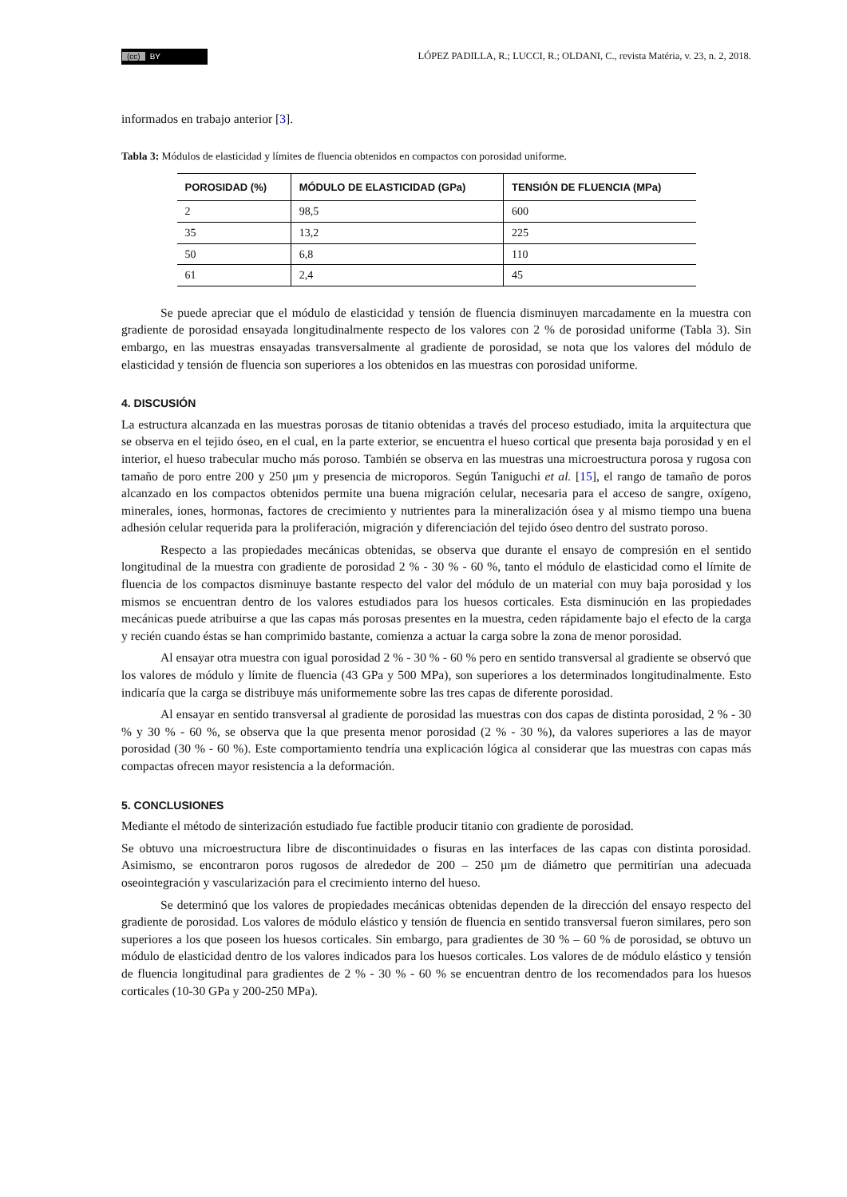(cc) BY
LÓPEZ PADILLA, R.; LUCCI, R.; OLDANI, C., revista Matéria, v. 23, n. 2, 2018.
informados en trabajo anterior [3].
Tabla 3: Módulos de elasticidad y límites de fluencia obtenidos en compactos con porosidad uniforme.
| POROSIDAD (%) | MÓDULO DE ELASTICIDAD (GPa) | TENSIÓN DE FLUENCIA (MPa) |
| --- | --- | --- |
| 2 | 98,5 | 600 |
| 35 | 13,2 | 225 |
| 50 | 6,8 | 110 |
| 61 | 2,4 | 45 |
Se puede apreciar que el módulo de elasticidad y tensión de fluencia disminuyen marcadamente en la muestra con gradiente de porosidad ensayada longitudinalmente respecto de los valores con 2 % de porosidad uniforme (Tabla 3). Sin embargo, en las muestras ensayadas transversalmente al gradiente de porosidad, se nota que los valores del módulo de elasticidad y tensión de fluencia son superiores a los obtenidos en las muestras con porosidad uniforme.
4. DISCUSIÓN
La estructura alcanzada en las muestras porosas de titanio obtenidas a través del proceso estudiado, imita la arquitectura que se observa en el tejido óseo, en el cual, en la parte exterior, se encuentra el hueso cortical que presenta baja porosidad y en el interior, el hueso trabecular mucho más poroso. También se observa en las muestras una microestructura porosa y rugosa con tamaño de poro entre 200 y 250 μm y presencia de microporos. Según Taniguchi et al. [15], el rango de tamaño de poros alcanzado en los compactos obtenidos permite una buena migración celular, necesaria para el acceso de sangre, oxígeno, minerales, iones, hormonas, factores de crecimiento y nutrientes para la mineralización ósea y al mismo tiempo una buena adhesión celular requerida para la proliferación, migración y diferenciación del tejido óseo dentro del sustrato poroso.
Respecto a las propiedades mecánicas obtenidas, se observa que durante el ensayo de compresión en el sentido longitudinal de la muestra con gradiente de porosidad 2 % - 30 % - 60 %, tanto el módulo de elasticidad como el límite de fluencia de los compactos disminuye bastante respecto del valor del módulo de un material con muy baja porosidad y los mismos se encuentran dentro de los valores estudiados para los huesos corticales. Esta disminución en las propiedades mecánicas puede atribuirse a que las capas más porosas presentes en la muestra, ceden rápidamente bajo el efecto de la carga y recién cuando éstas se han comprimido bastante, comienza a actuar la carga sobre la zona de menor porosidad.
Al ensayar otra muestra con igual porosidad 2 % - 30 % - 60 % pero en sentido transversal al gradiente se observó que los valores de módulo y límite de fluencia (43 GPa y 500 MPa), son superiores a los determinados longitudinalmente. Esto indicaría que la carga se distribuye más uniformemente sobre las tres capas de diferente porosidad.
Al ensayar en sentido transversal al gradiente de porosidad las muestras con dos capas de distinta porosidad, 2 % - 30 % y 30 % - 60 %, se observa que la que presenta menor porosidad (2 % - 30 %), da valores superiores a las de mayor porosidad (30 % - 60 %). Este comportamiento tendría una explicación lógica al considerar que las muestras con capas más compactas ofrecen mayor resistencia a la deformación.
5. CONCLUSIONES
Mediante el método de sinterización estudiado fue factible producir titanio con gradiente de porosidad.
Se obtuvo una microestructura libre de discontinuidades o fisuras en las interfaces de las capas con distinta porosidad. Asimismo, se encontraron poros rugosos de alrededor de 200 – 250 µm de diámetro que permitirían una adecuada oseointegración y vascularización para el crecimiento interno del hueso.
Se determinó que los valores de propiedades mecánicas obtenidas dependen de la dirección del ensayo respecto del gradiente de porosidad. Los valores de módulo elástico y tensión de fluencia en sentido transversal fueron similares, pero son superiores a los que poseen los huesos corticales. Sin embargo, para gradientes de 30 % – 60 % de porosidad, se obtuvo un módulo de elasticidad dentro de los valores indicados para los huesos corticales. Los valores de de módulo elástico y tensión de fluencia longitudinal para gradientes de 2 % - 30 % - 60 % se encuentran dentro de los recomendados para los huesos corticales (10-30 GPa y 200-250 MPa).